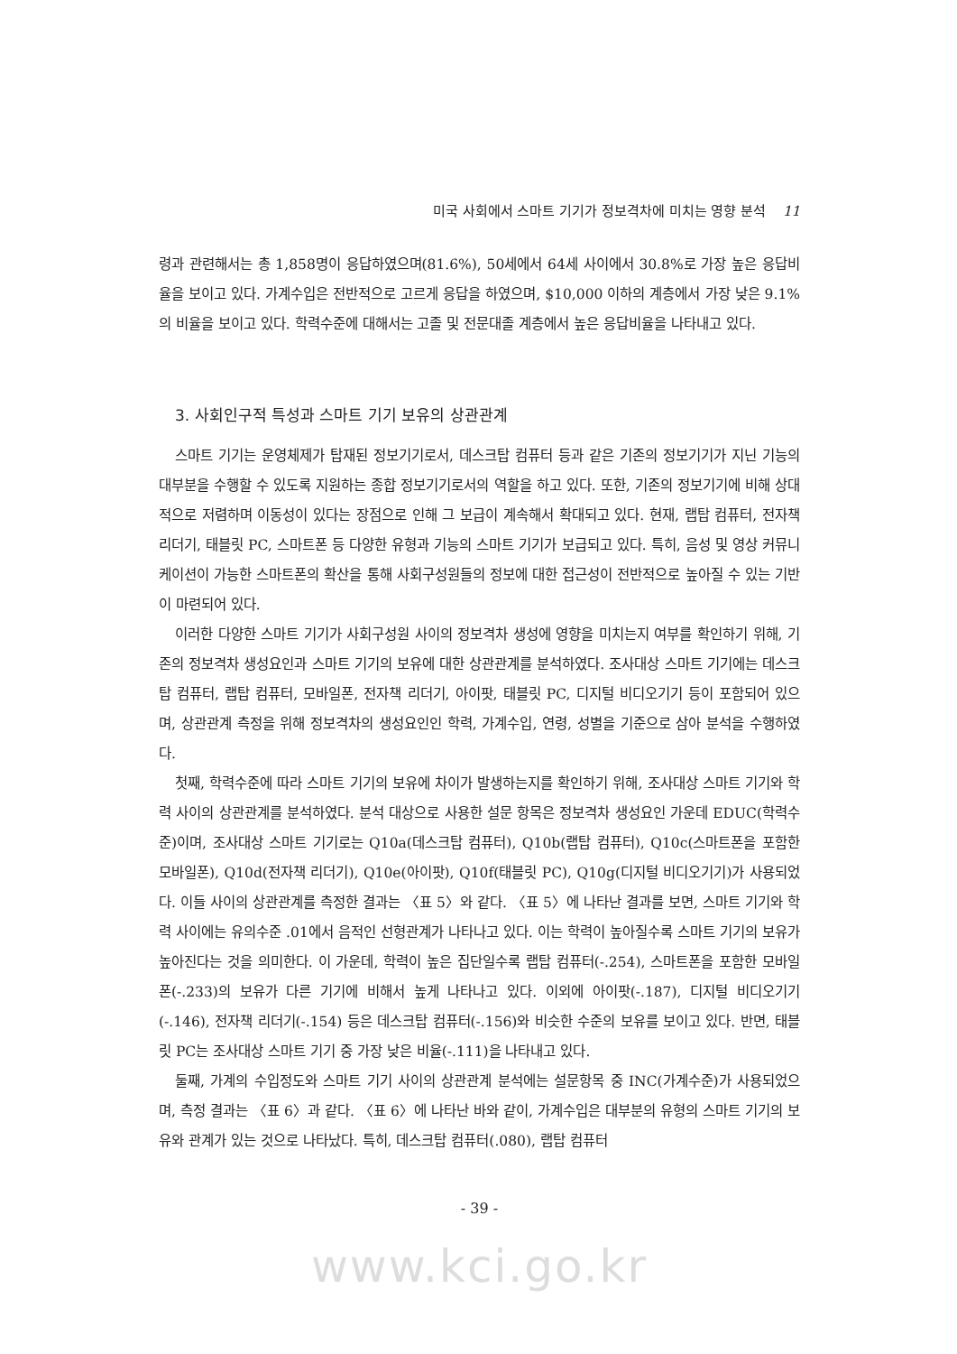미국 사회에서 스마트 기기가 정보격차에 미치는 영향 분석 11
령과 관련해서는 총 1,858명이 응답하였으며(81.6%), 50세에서 64세 사이에서 30.8%로 가장 높은 응답비율을 보이고 있다. 가계수입은 전반적으로 고르게 응답을 하였으며, $10,000 이하의 계층에서 가장 낮은 9.1%의 비율을 보이고 있다. 학력수준에 대해서는 고졸 및 전문대졸 계층에서 높은 응답비율을 나타내고 있다.
3. 사회인구적 특성과 스마트 기기 보유의 상관관계
스마트 기기는 운영체제가 탑재된 정보기기로서, 데스크탑 컴퓨터 등과 같은 기존의 정보기기가 지닌 기능의 대부분을 수행할 수 있도록 지원하는 종합 정보기기로서의 역할을 하고 있다. 또한, 기존의 정보기기에 비해 상대적으로 저렴하며 이동성이 있다는 장점으로 인해 그 보급이 계속해서 확대되고 있다. 현재, 랩탑 컴퓨터, 전자책 리더기, 태블릿 PC, 스마트폰 등 다양한 유형과 기능의 스마트 기기가 보급되고 있다. 특히, 음성 및 영상 커뮤니케이션이 가능한 스마트폰의 확산을 통해 사회구성원들의 정보에 대한 접근성이 전반적으로 높아질 수 있는 기반이 마련되어 있다.
이러한 다양한 스마트 기기가 사회구성원 사이의 정보격차 생성에 영향을 미치는지 여부를 확인하기 위해, 기존의 정보격차 생성요인과 스마트 기기의 보유에 대한 상관관계를 분석하였다. 조사대상 스마트 기기에는 데스크탑 컴퓨터, 랩탑 컴퓨터, 모바일폰, 전자책 리더기, 아이팟, 태블릿 PC, 디지털 비디오기기 등이 포함되어 있으며, 상관관계 측정을 위해 정보격차의 생성요인인 학력, 가계수입, 연령, 성별을 기준으로 삼아 분석을 수행하였다.
첫째, 학력수준에 따라 스마트 기기의 보유에 차이가 발생하는지를 확인하기 위해, 조사대상 스마트 기기와 학력 사이의 상관관계를 분석하였다. 분석 대상으로 사용한 설문 항목은 정보격차 생성요인 가운데 EDUC(학력수준)이며, 조사대상 스마트 기기로는 Q10a(데스크탑 컴퓨터), Q10b(랩탑 컴퓨터), Q10c(스마트폰을 포함한 모바일폰), Q10d(전자책 리더기), Q10e(아이팟), Q10f(태블릿 PC), Q10g(디지털 비디오기기)가 사용되었다. 이들 사이의 상관관계를 측정한 결과는 〈표 5〉와 같다. 〈표 5〉에 나타난 결과를 보면, 스마트 기기와 학력 사이에는 유의수준 .01에서 음적인 선형관계가 나타나고 있다. 이는 학력이 높아질수록 스마트 기기의 보유가 높아진다는 것을 의미한다. 이 가운데, 학력이 높은 집단일수록 랩탑 컴퓨터(-.254), 스마트폰을 포함한 모바일폰(-.233)의 보유가 다른 기기에 비해서 높게 나타나고 있다. 이외에 아이팟(-.187), 디지털 비디오기기(-.146), 전자책 리더기(-.154) 등은 데스크탑 컴퓨터(-.156)와 비슷한 수준의 보유를 보이고 있다. 반면, 태블릿 PC는 조사대상 스마트 기기 중 가장 낮은 비율(-.111)을 나타내고 있다.
둘째, 가계의 수입정도와 스마트 기기 사이의 상관관계 분석에는 설문항목 중 INC(가계수준)가 사용되었으며, 측정 결과는 〈표 6〉과 같다. 〈표 6〉에 나타난 바와 같이, 가계수입은 대부분의 유형의 스마트 기기의 보유와 관계가 있는 것으로 나타났다. 특히, 데스크탑 컴퓨터(.080), 랩탑 컴퓨터
- 39 -
www.kci.go.kr